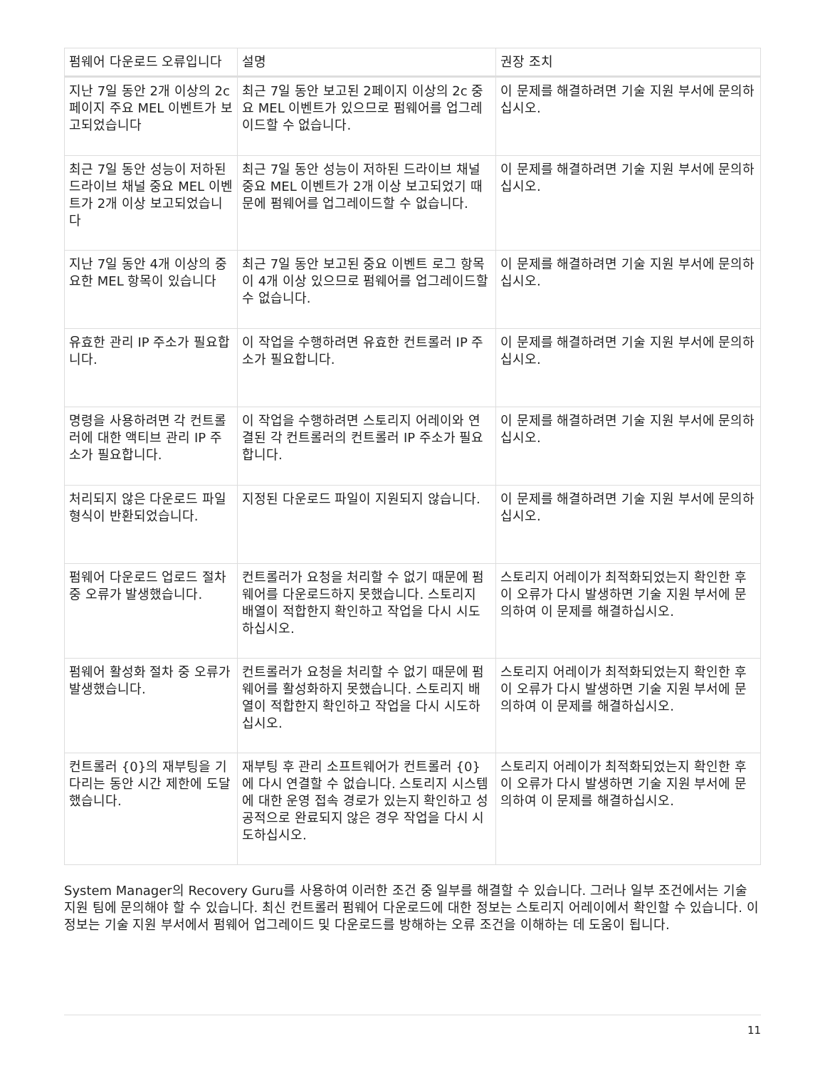| 펌웨어 다운로드 오류입니다 | 설명 | 권장 조치 |
| --- | --- | --- |
| 지난 7일 동안 2개 이상의 2c 페이지 주요 MEL 이벤트가 보고되었습니다 | 최근 7일 동안 보고된 2페이지 이상의 2c 중요 MEL 이벤트가 있으므로 펌웨어를 업그레이드할 수 없습니다. | 이 문제를 해결하려면 기술 지원 부서에 문의하십시오. |
| 최근 7일 동안 성능이 저하된 드라이브 채널 중요 MEL 이벤트가 2개 이상 보고되었습니다 | 최근 7일 동안 성능이 저하된 드라이브 채널 중요 MEL 이벤트가 2개 이상 보고되었기 때문에 펌웨어를 업그레이드할 수 없습니다. | 이 문제를 해결하려면 기술 지원 부서에 문의하십시오. |
| 지난 7일 동안 4개 이상의 중요한 MEL 항목이 있습니다 | 최근 7일 동안 보고된 중요 이벤트 로그 항목이 4개 이상 있으므로 펌웨어를 업그레이드할 수 없습니다. | 이 문제를 해결하려면 기술 지원 부서에 문의하십시오. |
| 유효한 관리 IP 주소가 필요합니다. | 이 작업을 수행하려면 유효한 컨트롤러 IP 주소가 필요합니다. | 이 문제를 해결하려면 기술 지원 부서에 문의하십시오. |
| 명령을 사용하려면 각 컨트롤러에 대한 액티브 관리 IP 주소가 필요합니다. | 이 작업을 수행하려면 스토리지 어레이와 연결된 각 컨트롤러의 컨트롤러 IP 주소가 필요합니다. | 이 문제를 해결하려면 기술 지원 부서에 문의하십시오. |
| 처리되지 않은 다운로드 파일 형식이 반환되었습니다. | 지정된 다운로드 파일이 지원되지 않습니다. | 이 문제를 해결하려면 기술 지원 부서에 문의하십시오. |
| 펌웨어 다운로드 업로드 절차 중 오류가 발생했습니다. | 컨트롤러가 요청을 처리할 수 없기 때문에 펌웨어를 다운로드하지 못했습니다. 스토리지 배열이 적합한지 확인하고 작업을 다시 시도하십시오. | 스토리지 어레이가 최적화되었는지 확인한 후 이 오류가 다시 발생하면 기술 지원 부서에 문의하여 이 문제를 해결하십시오. |
| 펌웨어 활성화 절차 중 오류가 발생했습니다. | 컨트롤러가 요청을 처리할 수 없기 때문에 펌웨어를 활성화하지 못했습니다. 스토리지 배열이 적합한지 확인하고 작업을 다시 시도하십시오. | 스토리지 어레이가 최적화되었는지 확인한 후 이 오류가 다시 발생하면 기술 지원 부서에 문의하여 이 문제를 해결하십시오. |
| 컨트롤러 {0}의 재부팅을 기다리는 동안 시간 제한에 도달했습니다. | 재부팅 후 관리 소프트웨어가 컨트롤러 {0}에 다시 연결할 수 없습니다. 스토리지 시스템에 대한 운영 접속 경로가 있는지 확인하고 성공적으로 완료되지 않은 경우 작업을 다시 시도하십시오. | 스토리지 어레이가 최적화되었는지 확인한 후 이 오류가 다시 발생하면 기술 지원 부서에 문의하여 이 문제를 해결하십시오. |
System Manager의 Recovery Guru를 사용하여 이러한 조건 중 일부를 해결할 수 있습니다. 그러나 일부 조건에서는 기술 지원 팀에 문의해야 할 수 있습니다. 최신 컨트롤러 펌웨어 다운로드에 대한 정보는 스토리지 어레이에서 확인할 수 있습니다. 이 정보는 기술 지원 부서에서 펌웨어 업그레이드 및 다운로드를 방해하는 오류 조건을 이해하는 데 도움이 됩니다.
11